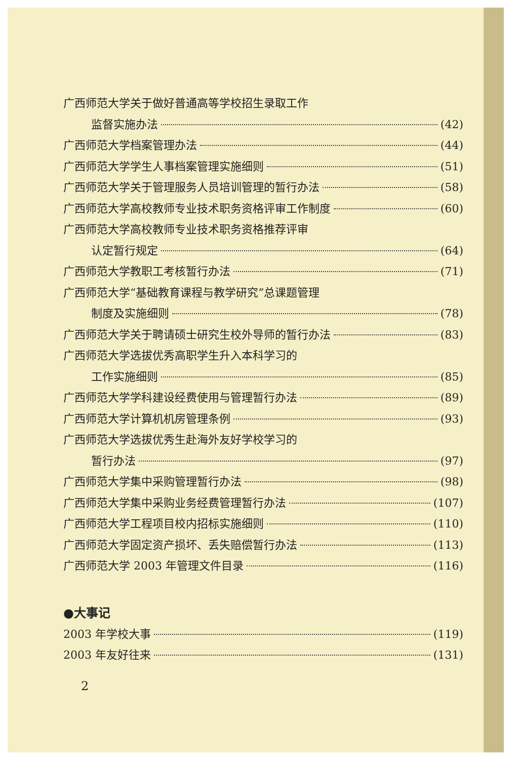广西师范大学关于做好普通高等学校招生录取工作
监督实施办法 (42)
广西师范大学档案管理办法 (44)
广西师范大学学生人事档案管理实施细则 (51)
广西师范大学关于管理服务人员培训管理的暂行办法 (58)
广西师范大学高校教师专业技术职务资格评审工作制度 (60)
广西师范大学高校教师专业技术职务资格推荐评审
认定暂行规定 (64)
广西师范大学教职工考核暂行办法 (71)
广西师范大学“基础教育课程与教学研究”总课题管理
制度及实施细则 (78)
广西师范大学关于聘请硕士研究生校外导师的暂行办法 (83)
广西师范大学选拔优秀高职学生升入本科学习的
工作实施细则 (85)
广西师范大学学科建设经费使用与管理暂行办法 (89)
广西师范大学计算机机房管理条例 (93)
广西师范大学选拔优秀生赴海外友好学校学习的
暂行办法 (97)
广西师范大学集中采购管理暂行办法 (98)
广西师范大学集中采购业务经费管理暂行办法 (107)
广西师范大学工程项目校内招标实施细则 (110)
广西师范大学固定资产损坏、丢失赔偿暂行办法 (113)
广西师范大学 2003 年管理文件目录 (116)
●大事记
2003 年学校大事 (119)
2003 年友好往来 (131)
2